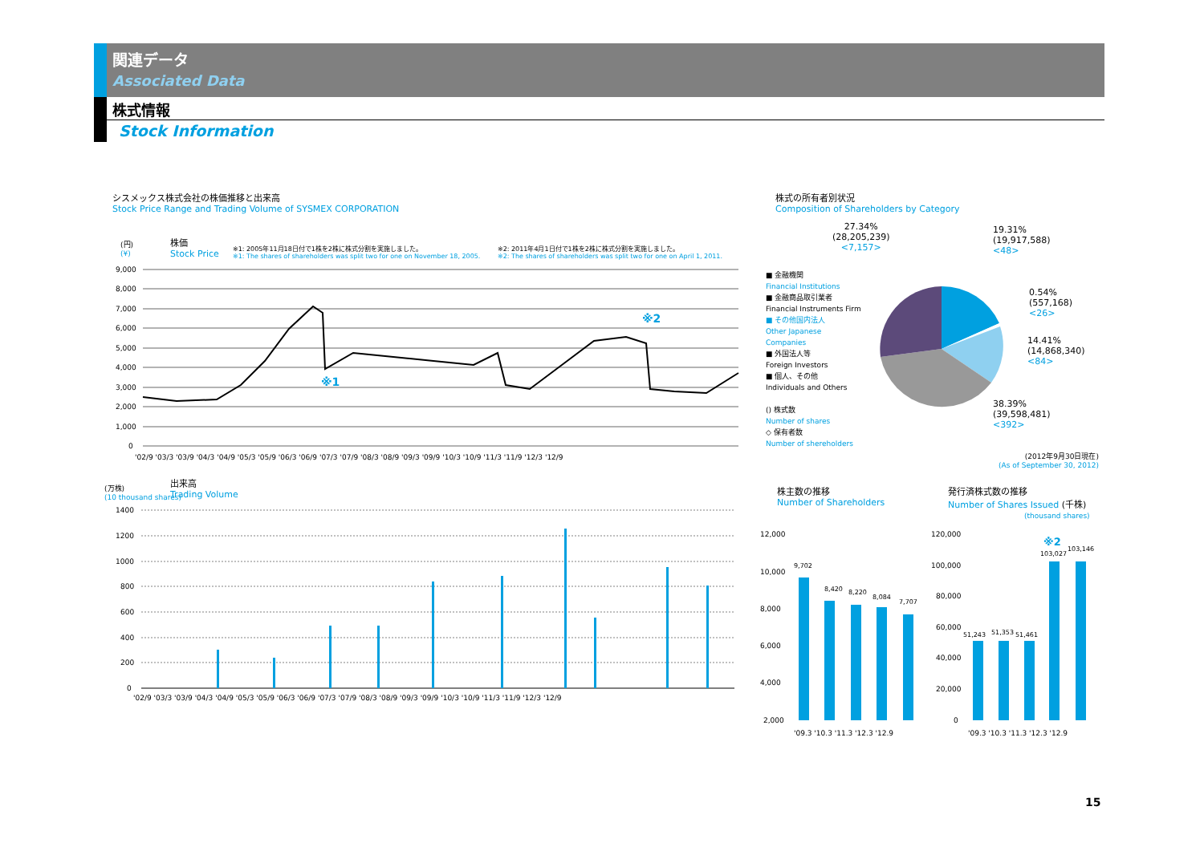関連データ
Associated Data
株式情報
Stock Information
シスメックス株式会社の株価推移と出来高
Stock Price Range and Trading Volume of SYSMEX CORPORATION
(円)
(¥)
株価
Stock Price
※1: 2005年11月18日付で1株を2株に株式分割を実施しました。
※1: The shares of shareholders was split two for one on November 18, 2005.
※2: 2011年4月1日付で1株を2株に株式分割を実施しました。
※2: The shares of shareholders was split two for one on April 1, 2011.
※2
※1
9,000
8,000
7,000
6,000
5,000
4,000
3,000
2,000
1,000
0
'02/9 '03/3 '03/9 '04/3 '04/9 '05/3 '05/9 '06/3 '06/9 '07/3 '07/9 '08/3 '08/9 '09/3 '09/9 '10/3 '10/9 '11/3 '11/9 '12/3 '12/9
(万株)
(10 thousand shares)
出来高
Trading Volume
1400
1200
1000
800
600
400
200
0
'02/9 '03/3 '03/9 '04/3 '04/9 '05/3 '05/9 '06/3 '06/9 '07/3 '07/9 '08/3 '08/9 '09/3 '09/9 '10/3 '10/9 '11/3 '11/9 '12/3 '12/9
株式の所有者別状況
Composition of Shareholders by Category
27.34%
(28,205,239)
<7,157>
19.31%
(19,917,588)
<48>
0.54%
(557,168)
<26>
14.41%
(14,868,340)
<84>
38.39%
(39,598,481)
<392>
■ 金融機関
Financial Institutions
■ 金融商品取引業者
Financial Instruments Firm
■ その他国内法人
Other Japanese
Companies
■ 外国法人等
Foreign Investors
■ 個人、その他
Individuals and Others
() 株式数
Number of shares
◇ 保有者数
Number of shereholders
(2012年9月30日現在)
(As of September 30, 2012)
株主数の推移
Number of Shareholders
12,000
10,000
8,000
6,000
4,000
2,000
9,702
8,420
8,220
8,084
7,707
'09.3 '10.3 '11.3 '12.3 '12.9
発行済株式数の推移
Number of Shares Issued (千株)
(thousand shares)
120,000
100,000
80,000
60,000
40,000
20,000
0
※2
51,243
51,353
51,461
103,027
103,146
'09.3 '10.3 '11.3 '12.3 '12.9
15